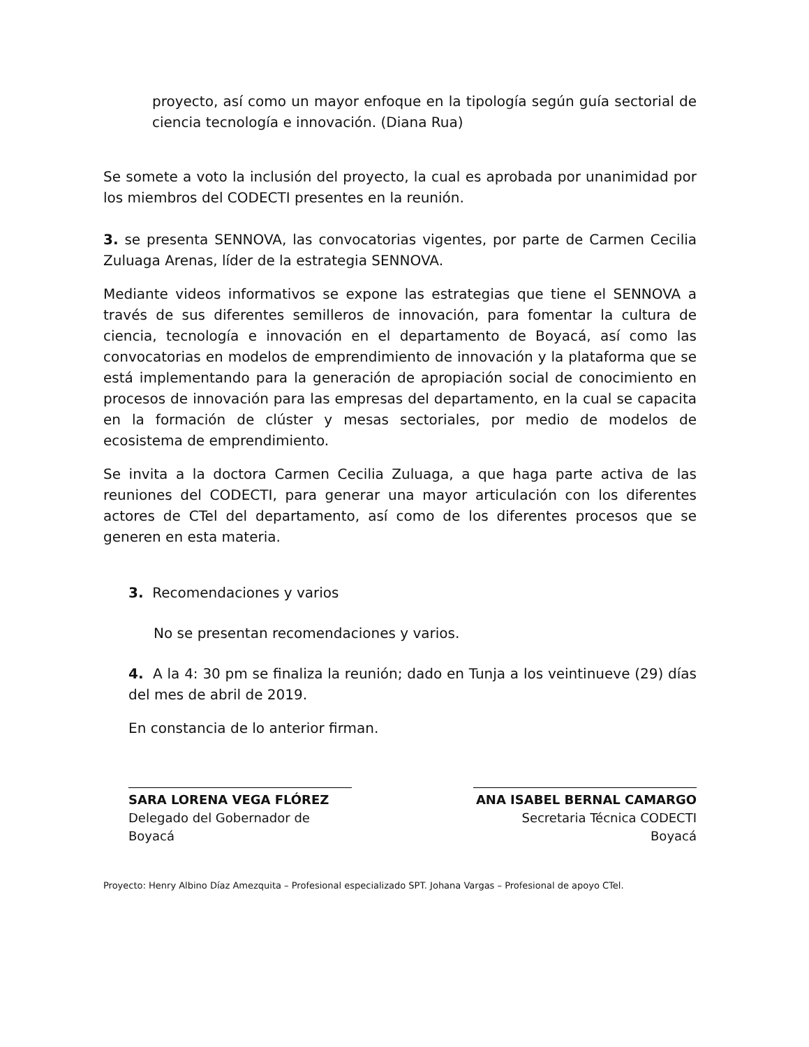proyecto, así como un mayor enfoque en la tipología según guía sectorial de ciencia tecnología e innovación. (Diana Rua)
Se somete a voto la inclusión del proyecto, la cual es aprobada por unanimidad por los miembros del CODECTI presentes en la reunión.
3. se presenta SENNOVA, las convocatorias vigentes, por parte de Carmen Cecilia Zuluaga Arenas, líder de la estrategia SENNOVA.
Mediante videos informativos se expone las estrategias que tiene el SENNOVA a través de sus diferentes semilleros de innovación, para fomentar la cultura de ciencia, tecnología e innovación en el departamento de Boyacá, así como las convocatorias en modelos de emprendimiento de innovación y la plataforma que se está implementando para la generación de apropiación social de conocimiento en procesos de innovación para las empresas del departamento, en la cual se capacita en la formación de clúster y mesas sectoriales, por medio de modelos de ecosistema de emprendimiento.
Se invita a la doctora Carmen Cecilia Zuluaga, a que haga parte activa de las reuniones del CODECTI, para generar una mayor articulación con los diferentes actores de CTel del departamento, así como de los diferentes procesos que se generen en esta materia.
3. Recomendaciones y varios
No se presentan recomendaciones y varios.
4. A la 4: 30 pm se finaliza la reunión; dado en Tunja a los veintinueve (29) días del mes de abril de 2019.
En constancia de lo anterior firman.
SARA LORENA VEGA FLÓREZ
Delegado del Gobernador de Boyacá
ANA ISABEL BERNAL CAMARGO
Secretaria Técnica CODECTI Boyacá
Proyecto: Henry Albino Díaz Amezquita – Profesional especializado SPT. Johana Vargas – Profesional de apoyo CTel.